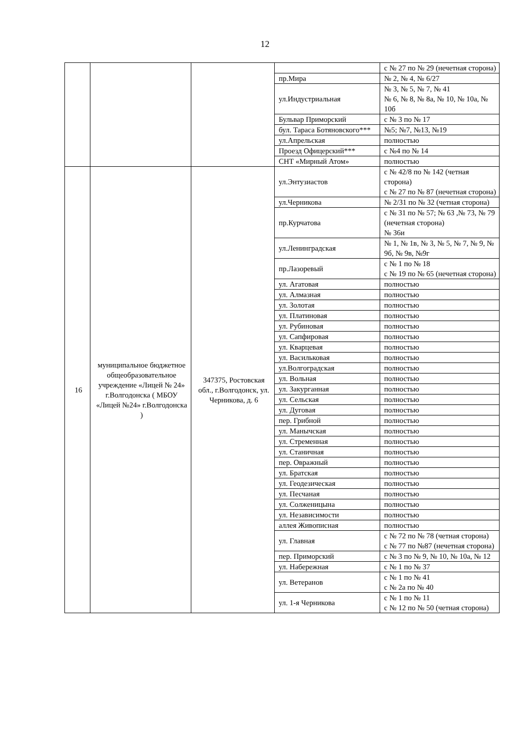12
| | | | | с № 27 по № 29 (нечетная сторона) |
| | | | пр.Мира | № 2, № 4, № 6/27 |
| | | | ул.Индустриальная | № 3, № 5, № 7, № 41 № 6, № 8, № 8а, № 10, № 10а, № 10б |
| | | | Бульвар Приморский | с № 3 по № 17 |
| | | | бул. Тараса Ботяновского*** | №5; №7, №13, №19 |
| | | | ул.Апрельская | полностью |
| | | | Проезд Офицерский*** | с №4 по № 14 |
| | | | СНТ «Мирный Атом» | полностью |
| 16 | муниципальное бюджетное общеобразовательное учреждение «Лицей № 24» г.Волгодонска ( МБОУ «Лицей №24» г.Волгодонска ) | 347375, Ростовская обл., г.Волгодонск, ул. Черникова, д. 6 | ул.Энтузиастов | с № 42/8 по № 142 (четная сторона) с № 27 по № 87 (нечетная сторона) |
| | | | ул.Черникова | № 2/31 по № 32 (четная сторона) |
| | | | пр.Курчатова | с № 31 по № 57; № 63 ,№ 73, № 79 (нечетная сторона) № 36и |
| | | | ул.Ленинградская | № 1, № 1в, № 3, № 5, № 7, № 9, № 9б, № 9в, №9г |
| | | | пр.Лазоревый | с № 1 по № 18 с № 19 по № 65 (нечетная сторона) |
| | | | ул. Агатовая | полностью |
| | | | ул. Алмазная | полностью |
| | | | ул. Золотая | полностью |
| | | | ул. Платиновая | полностью |
| | | | ул. Рубиновая | полностью |
| | | | ул. Сапфировая | полностью |
| | | | ул. Кварцевая | полностью |
| | | | ул. Васильковая | полностью |
| | | | ул.Волгоградская | полностью |
| | | | ул. Вольная | полностью |
| | | | ул. Закурганная | полностью |
| | | | ул. Сельская | полностью |
| | | | ул. Дуговая | полностью |
| | | | пер. Грибной | полностью |
| | | | ул. Манычская | полностью |
| | | | ул. Стременная | полностью |
| | | | ул. Станичная | полностью |
| | | | пер. Овражный | полностью |
| | | | ул. Братская | полностью |
| | | | ул. Геодезическая | полностью |
| | | | ул. Песчаная | полностью |
| | | | ул. Солженицына | полностью |
| | | | ул. Независимости | полностью |
| | | | аллея Живописная | полностью |
| | | | ул. Главная | с № 72 по № 78 (четная сторона) с № 77 по №87 (нечетная сторона) |
| | | | пер. Приморский | с № 3 по № 9, № 10, № 10а, № 12 |
| | | | ул. Набережная | с № 1 по № 37 |
| | | | ул. Ветеранов | с № 1 по № 41 с № 2а по № 40 |
| | | | ул. 1-я Черникова | с № 1 по № 11 с № 12 по № 50 (четная сторона) |